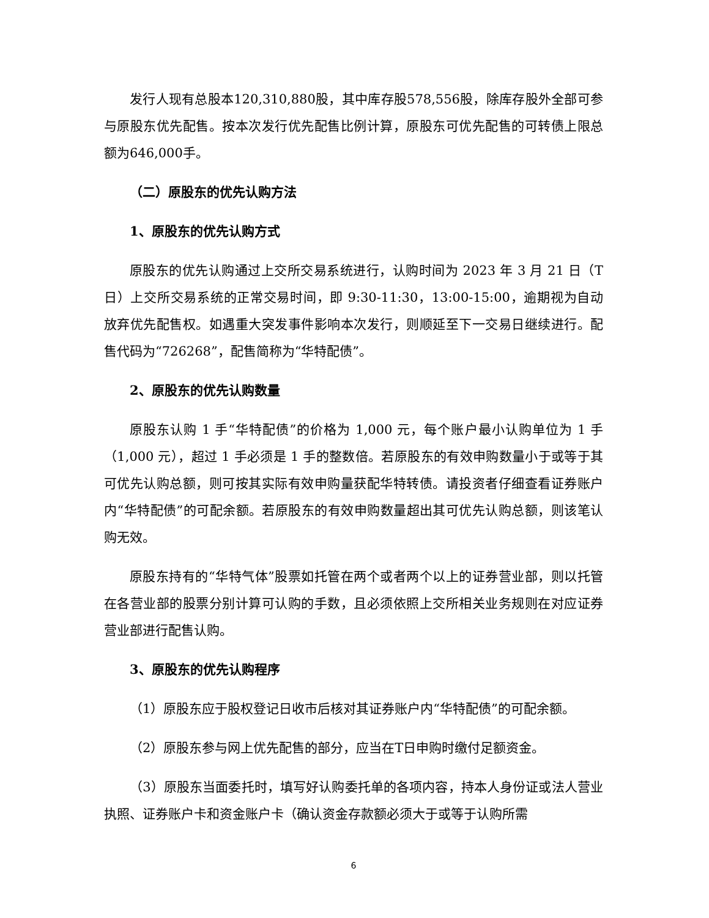发行人现有总股本120,310,880股，其中库存股578,556股，除库存股外全部可参与原股东优先配售。按本次发行优先配售比例计算，原股东可优先配售的可转债上限总额为646,000手。
（二）原股东的优先认购方法
1、原股东的优先认购方式
原股东的优先认购通过上交所交易系统进行，认购时间为 2023 年 3 月 21 日（T 日）上交所交易系统的正常交易时间，即 9:30-11:30，13:00-15:00，逾期视为自动放弃优先配售权。如遇重大突发事件影响本次发行，则顺延至下一交易日继续进行。配售代码为“726268”，配售简称为“华特配债”。
2、原股东的优先认购数量
原股东认购 1 手“华特配债”的价格为 1,000 元，每个账户最小认购单位为 1 手（1,000 元），超过 1 手必须是 1 手的整数倍。若原股东的有效申购数量小于或等于其可优先认购总额，则可按其实际有效申购量获配华特转债。请投资者仔细查看证券账户内“华特配债”的可配余额。若原股东的有效申购数量超出其可优先认购总额，则该笔认购无效。
原股东持有的“华特气体”股票如托管在两个或者两个以上的证券营业部，则以托管在各营业部的股票分别计算可认购的手数，且必须依照上交所相关业务规则在对应证券营业部进行配售认购。
3、原股东的优先认购程序
（1）原股东应于股权登记日收市后核对其证券账户内“华特配债”的可配余额。
（2）原股东参与网上优先配售的部分，应当在T日申购时缴付足额资金。
（3）原股东当面委托时，填写好认购委托单的各项内容，持本人身份证或法人营业执照、证券账户卡和资金账户卡（确认资金存款额必须大于或等于认购所需
6